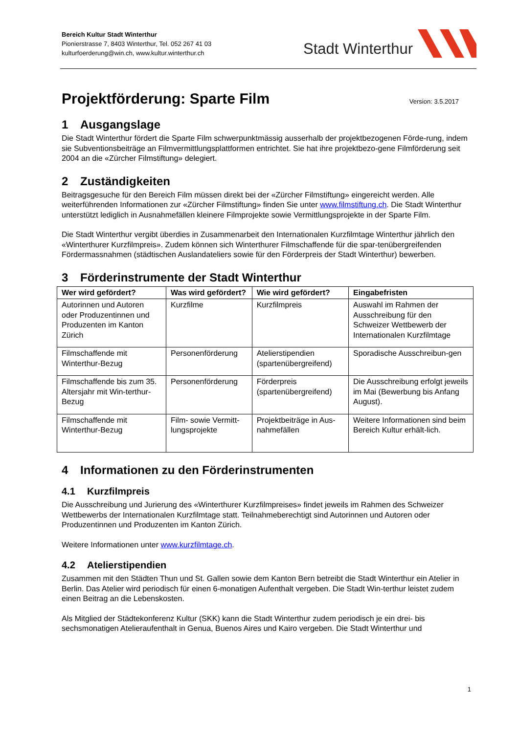Bereich Kultur Stadt Winterthur
Pionierstrasse 7, 8403 Winterthur, Tel. 052 267 41 03
kulturfoerderung@win.ch, www.kultur.winterthur.ch
Stadt Winterthur
Projektförderung: Sparte Film Version: 3.5.2017
1 Ausgangslage
Die Stadt Winterthur fördert die Sparte Film schwerpunktmässig ausserhalb der projektbezogenen Förde-rung, indem sie Subventionsbeiträge an Filmvermittlungsplattformen entrichtet. Sie hat ihre projektbezo-gene Filmförderung seit 2004 an die «Zürcher Filmstiftung» delegiert.
2 Zuständigkeiten
Beitragsgesuche für den Bereich Film müssen direkt bei der «Zürcher Filmstiftung» eingereicht werden. Alle weiterführenden Informationen zur «Zürcher Filmstiftung» finden Sie unter www.filmstiftung.ch. Die Stadt Winterthur unterstützt lediglich in Ausnahmefällen kleinere Filmprojekte sowie Vermittlungsprojekte in der Sparte Film.
Die Stadt Winterthur vergibt überdies in Zusammenarbeit den Internationalen Kurzfilmtage Winterthur jährlich den «Winterthurer Kurzfilmpreis». Zudem können sich Winterthurer Filmschaffende für die spar-tenübergreifenden Fördermassnahmen (städtischen Auslandateliers sowie für den Förderpreis der Stadt Winterthur) bewerben.
3 Förderinstrumente der Stadt Winterthur
| Wer wird gefördert? | Was wird gefördert? | Wie wird gefördert? | Eingabefristen |
| --- | --- | --- | --- |
| Autorinnen und Autoren oder Produzentinnen und Produzenten im Kanton Zürich | Kurzfilme | Kurzfilmpreis | Auswahl im Rahmen der Ausschreibung für den Schweizer Wettbewerb der Internationalen Kurzfilmtage |
| Filmschaffende mit Winterthur-Bezug | Personenförderung | Atelierstipendien (spartenübergreifend) | Sporadische Ausschreibun-gen |
| Filmschaffende bis zum 35. Altersjahr mit Win-terthur-Bezug | Personenförderung | Förderpreis (spartenübergreifend) | Die Ausschreibung erfolgt jeweils im Mai (Bewerbung bis Anfang August). |
| Filmschaffende mit Winterthur-Bezug | Film- sowie Vermitt-lungsprojekte | Projektbeiträge in Aus-nahmefällen | Weitere Informationen sind beim Bereich Kultur erhält-lich. |
4 Informationen zu den Förderinstrumenten
4.1 Kurzfilmpreis
Die Ausschreibung und Jurierung des «Winterthurer Kurzfilmpreises» findet jeweils im Rahmen des Schweizer Wettbewerbs der Internationalen Kurzfilmtage statt. Teilnahmeberechtigt sind Autorinnen und Autoren oder Produzentinnen und Produzenten im Kanton Zürich.
Weitere Informationen unter www.kurzfilmtage.ch.
4.2 Atelierstipendien
Zusammen mit den Städten Thun und St. Gallen sowie dem Kanton Bern betreibt die Stadt Winterthur ein Atelier in Berlin. Das Atelier wird periodisch für einen 6-monatigen Aufenthalt vergeben. Die Stadt Win-terthur leistet zudem einen Beitrag an die Lebenskosten.
Als Mitglied der Städtekonferenz Kultur (SKK) kann die Stadt Winterthur zudem periodisch je ein drei- bis sechsmonatigen Atelieraufenthalt in Genua, Buenos Aires und Kairo vergeben. Die Stadt Winterthur und
1